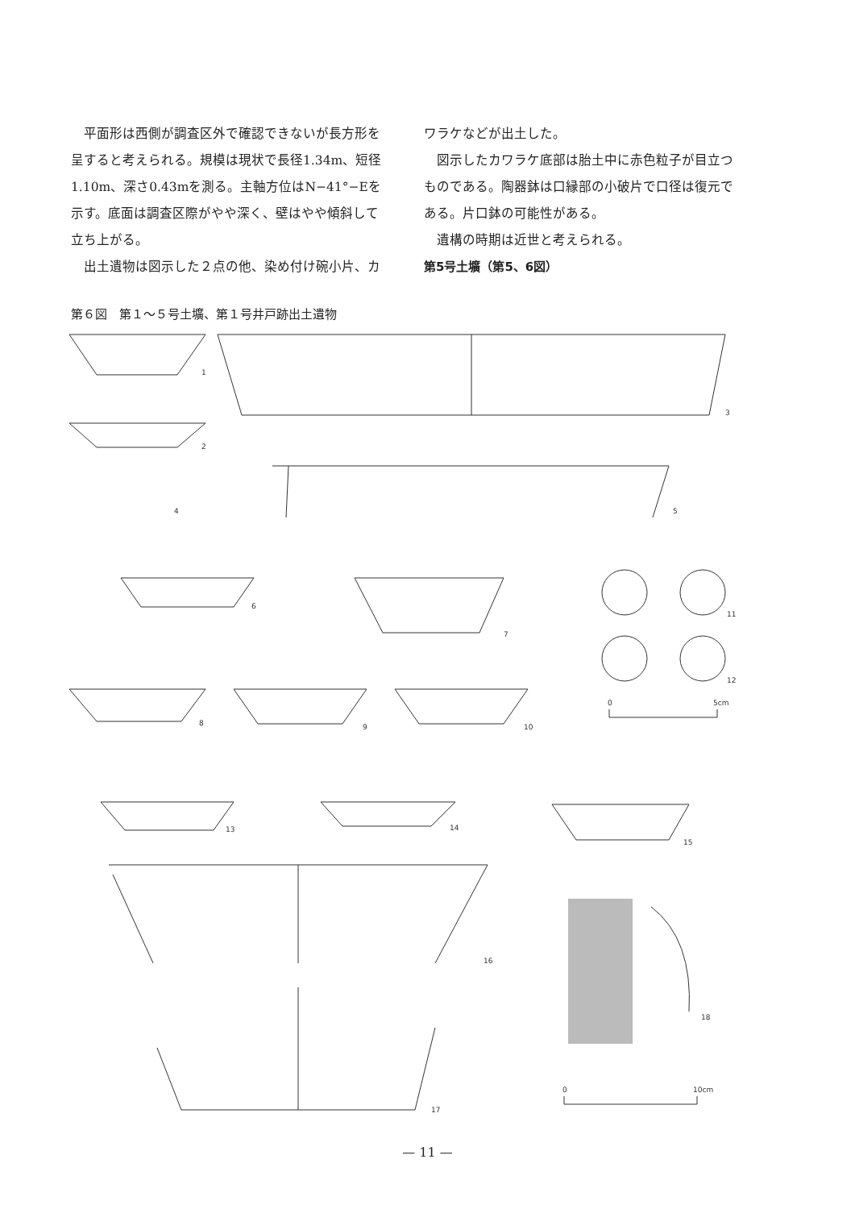平面形は西側が調査区外で確認できないが長方形を呈すると考えられる。規模は現状で長径1.34m、短径1.10m、深さ0.43mを測る。主軸方位はN−41°−Eを示す。底面は調査区際がやや深く、壁はやや傾斜して立ち上がる。
出土遺物は図示した２点の他、染め付け碗小片、カ
ワラケなどが出土した。
図示したカワラケ底部は胎土中に赤色粒子が目立つものである。陶器鉢は口縁部の小破片で口径は復元である。片口鉢の可能性がある。
遺構の時期は近世と考えられる。
第5号土壙（第5、6図）
第６図　第１〜５号土壙、第１号井戸跡出土遺物
1
3
2
4
5
6
7
11
12
0
5cm
8
9
10
13
14
15
16
17
18
0
10cm
— 11 —